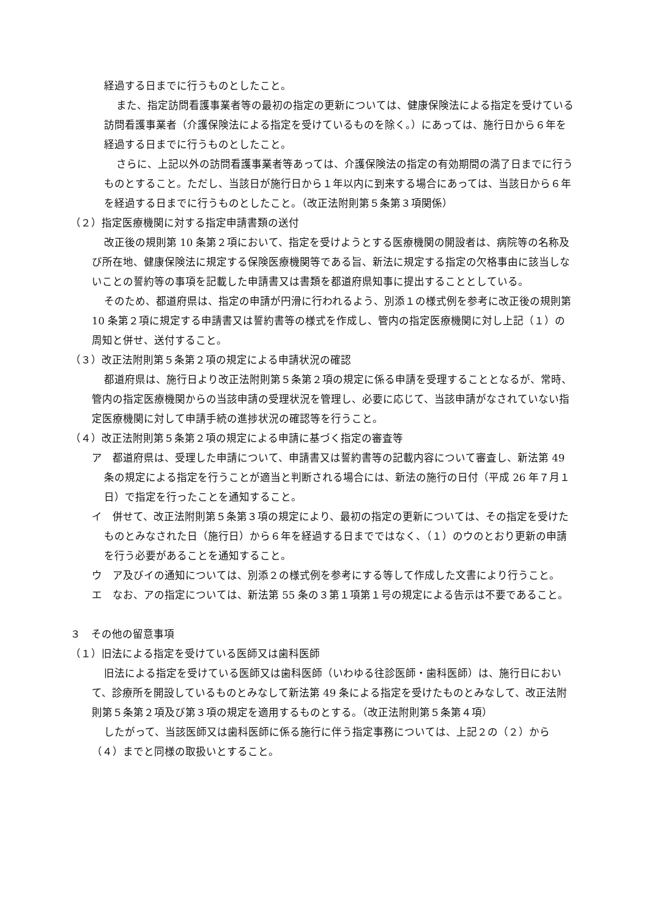経過する日までに行うものとしたこと。
また、指定訪問看護事業者等の最初の指定の更新については、健康保険法による指定を受けている訪問看護事業者（介護保険法による指定を受けているものを除く。）にあっては、施行日から６年を経過する日までに行うものとしたこと。
さらに、上記以外の訪問看護事業者等あっては、介護保険法の指定の有効期間の満了日までに行うものとすること。ただし、当該日が施行日から１年以内に到来する場合にあっては、当該日から６年を経過する日までに行うものとしたこと。（改正法附則第５条第３項関係）
（２）指定医療機関に対する指定申請書類の送付
改正後の規則第 10 条第２項において、指定を受けようとする医療機関の開設者は、病院等の名称及び所在地、健康保険法に規定する保険医療機関等である旨、新法に規定する指定の欠格事由に該当しないことの誓約等の事項を記載した申請書又は書類を都道府県知事に提出することとしている。
そのため、都道府県は、指定の申請が円滑に行われるよう、別添１の様式例を参考に改正後の規則第 10 条第２項に規定する申請書又は誓約書等の様式を作成し、管内の指定医療機関に対し上記（１）の周知と併せ、送付すること。
（３）改正法附則第５条第２項の規定による申請状況の確認
都道府県は、施行日より改正法附則第５条第２項の規定に係る申請を受理することとなるが、常時、管内の指定医療機関からの当該申請の受理状況を管理し、必要に応じて、当該申請がなされていない指定医療機関に対して申請手続の進捗状況の確認等を行うこと。
（４）改正法附則第５条第２項の規定による申請に基づく指定の審査等
ア　都道府県は、受理した申請について、申請書又は誓約書等の記載内容について審査し、新法第 49 条の規定による指定を行うことが適当と判断される場合には、新法の施行の日付（平成 26 年７月１日）で指定を行ったことを通知すること。
イ　併せて、改正法附則第５条第３項の規定により、最初の指定の更新については、その指定を受けたものとみなされた日（施行日）から６年を経過する日までではなく、（１）のウのとおり更新の申請を行う必要があることを通知すること。
ウ　ア及びイの通知については、別添２の様式例を参考にする等して作成した文書により行うこと。
エ　なお、アの指定については、新法第 55 条の３第１項第１号の規定による告示は不要であること。
３　その他の留意事項
（１）旧法による指定を受けている医師又は歯科医師
旧法による指定を受けている医師又は歯科医師（いわゆる往診医師・歯科医師）は、施行日において、診療所を開設しているものとみなして新法第 49 条による指定を受けたものとみなして、改正法附則第５条第２項及び第３項の規定を適用するものとする。（改正法附則第５条第４項）
したがって、当該医師又は歯科医師に係る施行に伴う指定事務については、上記２の（２）から（４）までと同様の取扱いとすること。